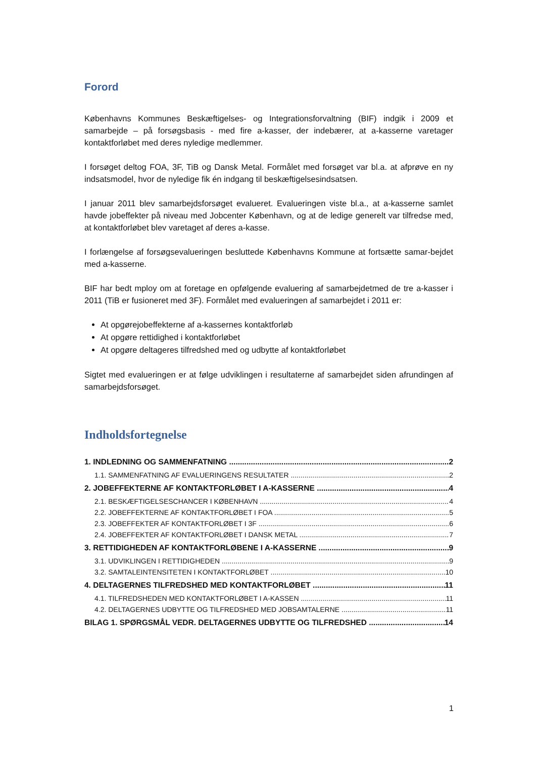Forord
Københavns Kommunes Beskæftigelses- og Integrationsforvaltning (BIF) indgik i 2009 et samarbejde – på forsøgsbasis - med fire a-kasser, der indebærer, at a-kasserne varetager kontaktforløbet med deres nyledige medlemmer.
I forsøget deltog FOA, 3F, TiB og Dansk Metal. Formålet med forsøget var bl.a. at afprøve en ny indsatsmodel, hvor de nyledige fik én indgang til beskæftigelsesindsatsen.
I januar 2011 blev samarbejdsforsøget evalueret. Evalueringen viste bl.a., at a-kasserne samlet havde jobeffekter på niveau med Jobcenter København, og at de ledige generelt var tilfredse med, at kontaktforløbet blev varetaget af deres a-kasse.
I forlængelse af forsøgsevalueringen besluttede Københavns Kommune at fortsætte samar-bejdet med a-kasserne.
BIF har bedt mploy om at foretage en opfølgende evaluering af samarbejdetmed de tre a-kasser i 2011 (TiB er fusioneret med 3F). Formålet med evalueringen af samarbejdet i 2011 er:
At opgørejobeffekterne af a-kassernes kontaktforløb
At opgøre rettidighed i kontaktforløbet
At opgøre deltageres tilfredshed med og udbytte af kontaktforløbet
Sigtet med evalueringen er at følge udviklingen i resultaterne af samarbejdet siden afrundingen af samarbejdsforsøget.
Indholdsfortegnelse
1. INDLEDNING OG SAMMENFATNING 2
1.1. SAMMENFATNING AF EVALUERINGENS RESULTATER 2
2. JOBEFFEKTERNE AF KONTAKTFORLØBET I A-KASSERNE 4
2.1. BESKÆFTIGELSESCHANCER I KØBENHAVN 4
2.2. JOBEFFEKTERNE AF KONTAKTFORLØBET I FOA 5
2.3. JOBEFFEKTER AF KONTAKTFORLØBET I 3F 6
2.4. JOBEFFEKTER AF KONTAKTFORLØBET I DANSK METAL 7
3. RETTIDIGHEDEN AF KONTAKTFORLØBENE I A-KASSERNE 9
3.1. UDVIKLINGEN I RETTIDIGHEDEN 9
3.2. SAMTALEINTENSITETEN I KONTAKTFORLØBET 10
4. DELTAGERNES TILFREDSHED MED KONTAKTFORLØBET 11
4.1. TILFREDSHEDEN MED KONTAKTFORLØBET I A-KASSEN 11
4.2. DELTAGERNES UDBYTTE OG TILFREDSHED MED JOBSAMTALERNE 11
BILAG 1. SPØRGSMÅL VEDR. DELTAGERNES UDBYTTE OG TILFREDSHED 14
1